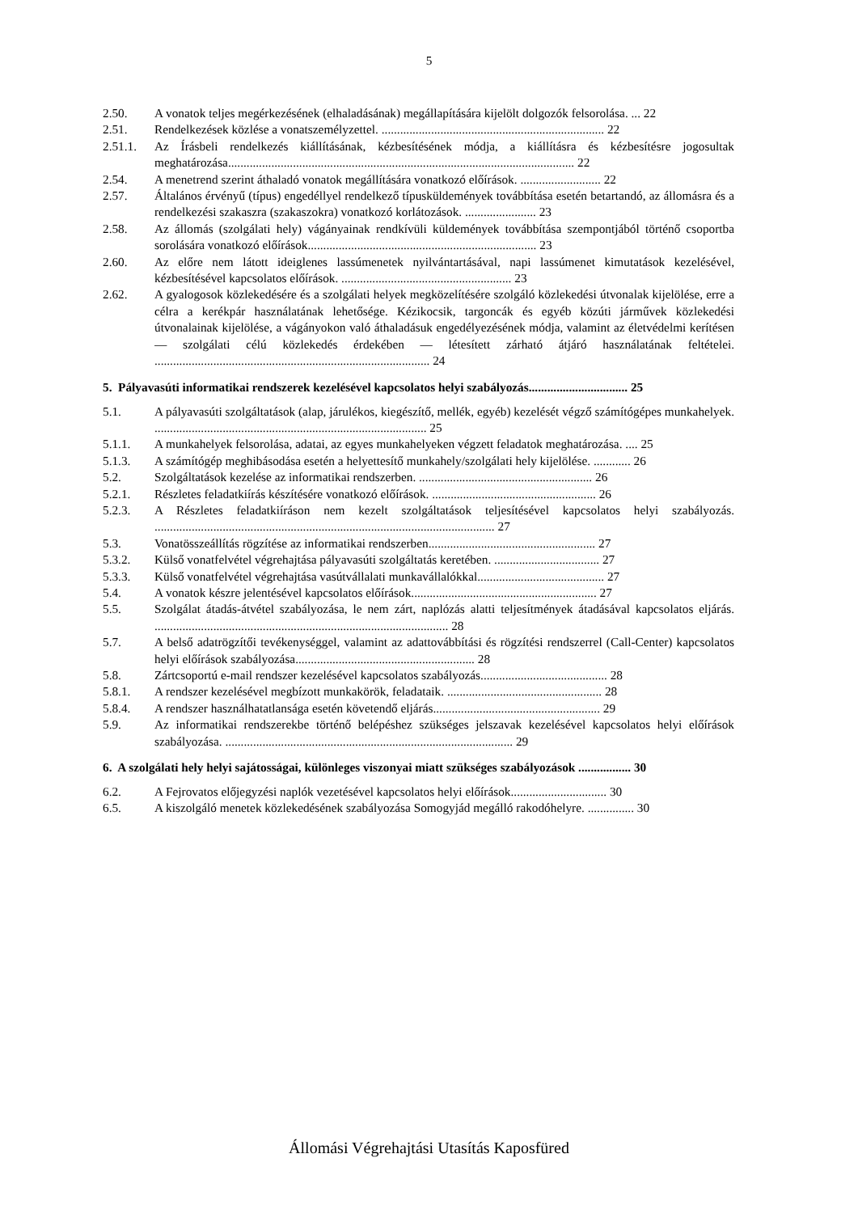5
2.50. A vonatok teljes megérkezésének (elhaladásának) megállapítására kijelölt dolgozók felsorolása. ... 22
2.51. Rendelkezések közlése a vonatszemélyzettel. ........................................................................ 22
2.51.1. Az Írásbeli rendelkezés kiállításának, kézbesítésének módja, a kiállításra és kézbesítésre jogosultak meghatározása................................................................................................................ 22
2.54. A menetrend szerint áthaladó vonatok megállítására vonatkozó előírások. .......................... 22
2.57. Általános érvényű (típus) engedéllyel rendelkező típusküldemények továbbítása esetén betartandó, az állomásra és a rendelkezési szakaszra (szakaszokra) vonatkozó korlátozások. ....................... 23
2.58. Az állomás (szolgálati hely) vágányainak rendkívüli küldemények továbbítása szempontjából történő csoportba sorolására vonatkozó előírások.......................................................................... 23
2.60. Az előre nem látott ideiglenes lassúmenetek nyilvántartásával, napi lassúmenet kimutatások kezelésével, kézbesítésével kapcsolatos előírások. ....................................................... 23
2.62. A gyalogosok közlekedésére és a szolgálati helyek megközelítésére szolgáló közlekedési útvonalak kijelölése, erre a célra a kerékpár használatának lehetősége. Kézikocsik, targoncák és egyéb közúti járművek közlekedési útvonalainak kijelölése, a vágányokon való áthaladásuk engedélyezésének módja, valamint az életvédelmi kerítésen — szolgálati célú közlekedés érdekében — létesített zárható átjáró használatának feltételei. ......................................................................................... 24
5. Pályavasúti informatikai rendszerek kezelésével kapcsolatos helyi szabályozás................................ 25
5.1. A pályavasúti szolgáltatások (alap, járulékos, kiegészítő, mellék, egyéb) kezelését végző számítógépes munkahelyek. ........................................................................................ 25
5.1.1. A munkahelyek felsorolása, adatai, az egyes munkahelyeken végzett feladatok meghatározása. .... 25
5.1.3. A számítógép meghibásodása esetén a helyettesítő munkahely/szolgálati hely kijelölése. ............ 26
5.2. Szolgáltatások kezelése az informatikai rendszerben. ........................................................ 26
5.2.1. Részletes feladatkiírás készítésére vonatkozó előírások. ..................................................... 26
5.2.3. A Részletes feladatkiíráson nem kezelt szolgáltatások teljesítésével kapcsolatos helyi szabályozás. .............................................................................................................. 27
5.3. Vonatösszeállítás rögzítése az informatikai rendszerben...................................................... 27
5.3.2. Külső vonatfelvétel végrehajtása pályavasúti szolgáltatás keretében. .................................. 27
5.3.3. Külső vonatfelvétel végrehajtása vasútvállalati munkavállalókkal......................................... 27
5.4. A vonatok készre jelentésével kapcsolatos előírások............................................................ 27
5.5. Szolgálat átadás-átvétel szabályozása, le nem zárt, naplózás alatti teljesítmények átadásával kapcsolatos eljárás. ............................................................................................... 28
5.7. A belső adatrögzítői tevékenységgel, valamint az adattovábbítási és rögzítési rendszerrel (Call-Center) kapcsolatos helyi előírások szabályozása.......................................................... 28
5.8. Zártcsoportú e-mail rendszer kezelésével kapcsolatos szabályozás......................................... 28
5.8.1. A rendszer kezelésével megbízott munkakörök, feladataik. .................................................. 28
5.8.4. A rendszer használhatatlansága esetén követendő eljárás...................................................... 29
5.9. Az informatikai rendszerekbe történő belépéshez szükséges jelszavak kezelésével kapcsolatos helyi előírások szabályozása. ............................................................................................. 29
6. A szolgálati hely helyi sajátosságai, különleges viszonyai miatt szükséges szabályozások ................. 30
6.2. A Fejrovatos előjegyzési naplók vezetésével kapcsolatos helyi előírások............................... 30
6.5. A kiszolgáló menetek közlekedésének szabályozása Somogyjád megálló rakodóhelyre. ............... 30
Állomási Végrehajtási Utasítás Kaposfüred